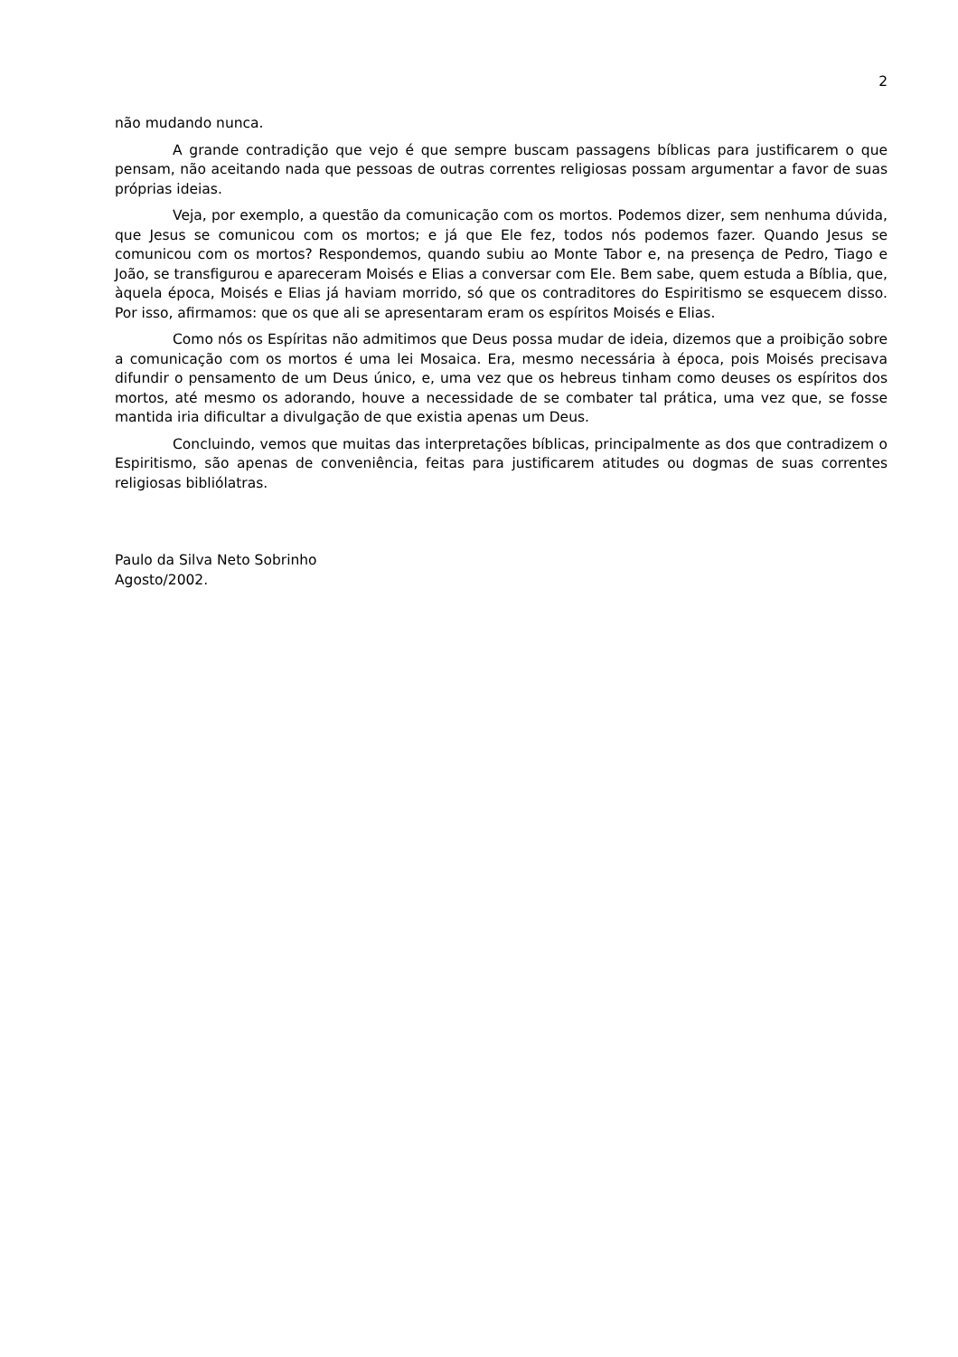2
não mudando nunca.
A grande contradição que vejo é que sempre buscam passagens bíblicas para justificarem o que pensam, não aceitando nada que pessoas de outras correntes religiosas possam argumentar a favor de suas próprias ideias.
Veja, por exemplo, a questão da comunicação com os mortos. Podemos dizer, sem nenhuma dúvida, que Jesus se comunicou com os mortos; e já que Ele fez, todos nós podemos fazer. Quando Jesus se comunicou com os mortos? Respondemos, quando subiu ao Monte Tabor e, na presença de Pedro, Tiago e João, se transfigurou e apareceram Moisés e Elias a conversar com Ele. Bem sabe, quem estuda a Bíblia, que, àquela época, Moisés e Elias já haviam morrido, só que os contraditores do Espiritismo se esquecem disso. Por isso, afirmamos: que os que ali se apresentaram eram os espíritos Moisés e Elias.
Como nós os Espíritas não admitimos que Deus possa mudar de ideia, dizemos que a proibição sobre a comunicação com os mortos é uma lei Mosaica. Era, mesmo necessária à época, pois Moisés precisava difundir o pensamento de um Deus único, e, uma vez que os hebreus tinham como deuses os espíritos dos mortos, até mesmo os adorando, houve a necessidade de se combater tal prática, uma vez que, se fosse mantida iria dificultar a divulgação de que existia apenas um Deus.
Concluindo, vemos que muitas das interpretações bíblicas, principalmente as dos que contradizem o Espiritismo, são apenas de conveniência, feitas para justificarem atitudes ou dogmas de suas correntes religiosas bibliólatras.
Paulo da Silva Neto Sobrinho
Agosto/2002.